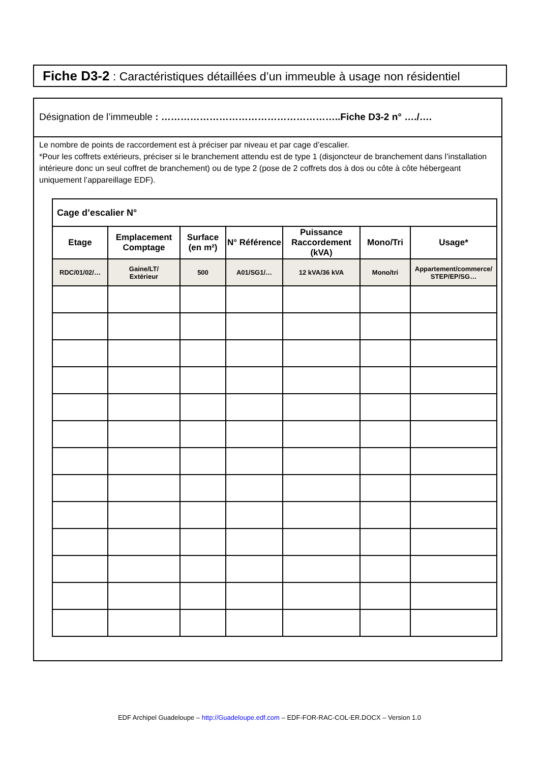Fiche D3-2 : Caractéristiques détaillées d’un immeuble à usage non résidentiel
Désignation de l’immeuble : ………………………………………………..Fiche D3-2 n° …./….
Le nombre de points de raccordement est à préciser par niveau et par cage d’escalier.
*Pour les coffrets extérieurs, préciser si le branchement attendu est de type 1 (disjoncteur de branchement dans l’installation intérieure donc un seul coffret de branchement) ou de type 2 (pose de 2 coffrets dos à dos ou côte à côte hébergeant uniquement l’appareillage EDF).
| Cage d’escalier N° | | | | | | |
| Etage | Emplacement Comptage | Surface (en m²) | N° Référence | Puissance Raccordement (kVA) | Mono/Tri | Usage* |
| RDC/01/02/… | Gaine/LT/ Extérieur | 500 | A01/SG1/… | 12 kVA/36 kVA | Mono/tri | Appartement/commerce/ STEP/EP/SG… |
EDF Archipel Guadeloupe – http://Guadeloupe.edf.com – EDF-FOR-RAC-COL-ER.DOCX – Version 1.0